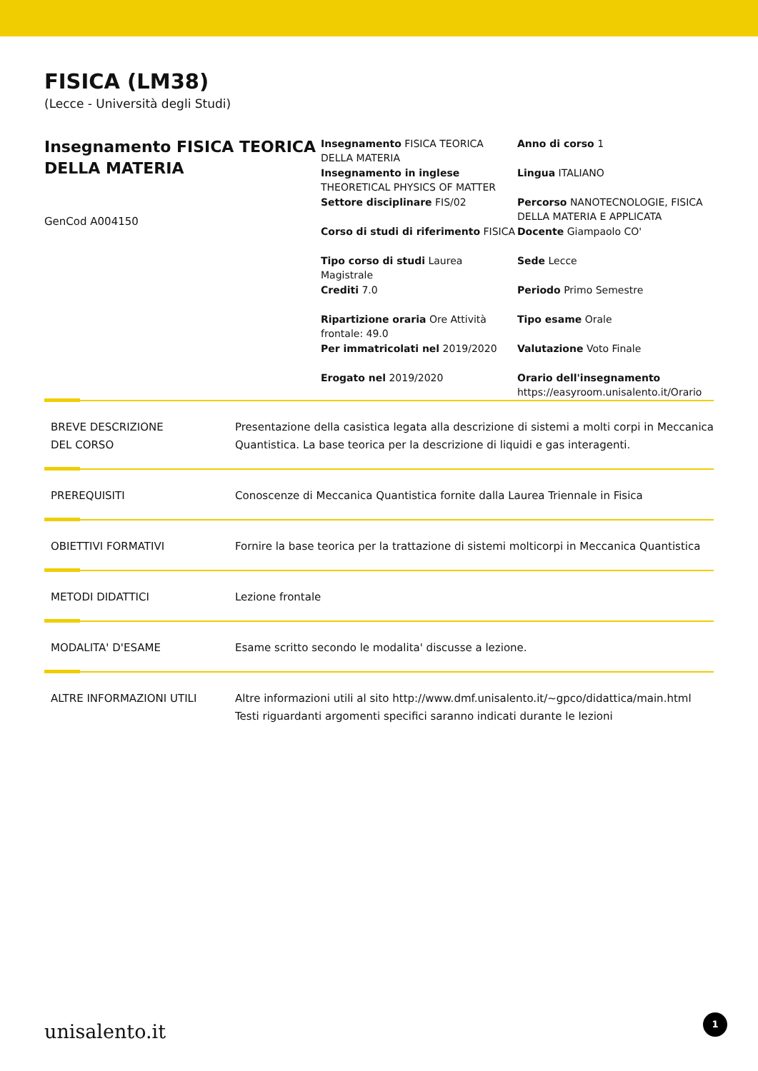FISICA (LM38)
(Lecce - Università degli Studi)
Insegnamento FISICA TEORICA DELLA MATERIA
GenCod A004150
Insegnamento FISICA TEORICA DELLA MATERIA
Anno di corso 1
Insegnamento in inglese THEORETICAL PHYSICS OF MATTER
Lingua ITALIANO
Settore disciplinare FIS/02
Percorso NANOTECNOLOGIE, FISICA DELLA MATERIA E APPLICATA
Corso di studi di riferimento FISICA
Docente Giampaolo CO'
Tipo corso di studi Laurea Magistrale
Sede Lecce
Crediti 7.0
Periodo Primo Semestre
Ripartizione oraria Ore Attività frontale: 49.0
Tipo esame Orale
Per immatricolati nel 2019/2020
Valutazione Voto Finale
Erogato nel 2019/2020
Orario dell'insegnamento
https://easyroom.unisalento.it/Orario
BREVE DESCRIZIONE
DEL CORSO
Presentazione della casistica legata alla descrizione di sistemi a molti corpi in Meccanica Quantistica. La base teorica per la descrizione di liquidi e gas interagenti.
PREREQUISITI Conoscenze di Meccanica Quantistica fornite dalla Laurea Triennale in Fisica
OBIETTIVI FORMATIVI Fornire la base teorica per la trattazione di sistemi molticorpi in Meccanica Quantistica
METODI DIDATTICI Lezione frontale
MODALITA' D'ESAME Esame scritto secondo le modalita' discusse a lezione.
ALTRE INFORMAZIONI UTILI Altre informazioni utili al sito http://www.dmf.unisalento.it/~gpco/didattica/main.html
Testi riguardanti argomenti specifici saranno indicati durante le lezioni
unisalento.it 1